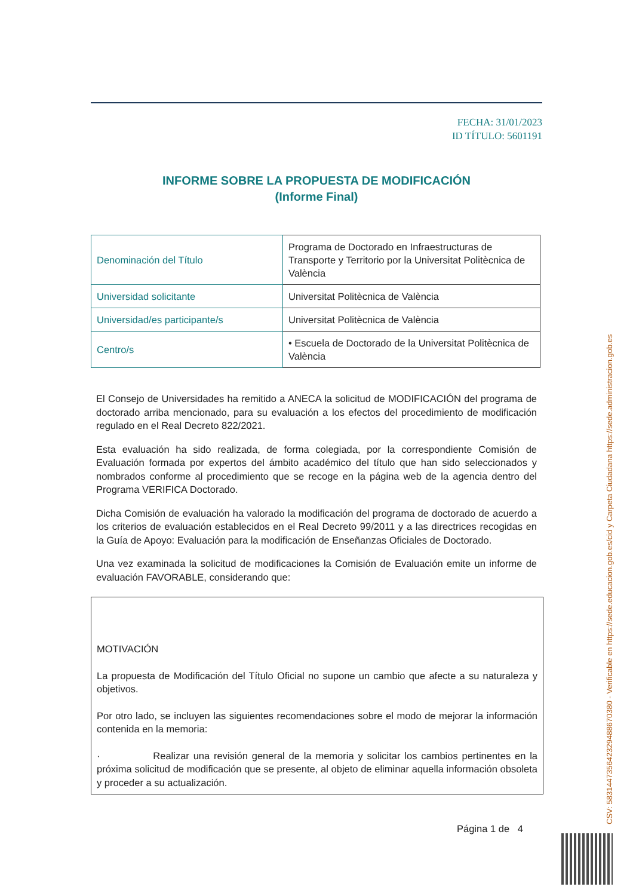FECHA: 31/01/2023
ID TÍTULO: 5601191
INFORME SOBRE LA PROPUESTA DE MODIFICACIÓN
(Informe Final)
| Denominación del Título | Programa de Doctorado en Infraestructuras de Transporte y Territorio por la Universitat Politècnica de València |
| Universidad solicitante | Universitat Politècnica de València |
| Universidad/es participante/s | Universitat Politècnica de València |
| Centro/s | • Escuela de Doctorado de la Universitat Politècnica de València |
El Consejo de Universidades ha remitido a ANECA la solicitud de MODIFICACIÓN del programa de doctorado arriba mencionado, para su evaluación a los efectos del procedimiento de modificación regulado en el Real Decreto 822/2021.
Esta evaluación ha sido realizada, de forma colegiada, por la correspondiente Comisión de Evaluación formada por expertos del ámbito académico del título que han sido seleccionados y nombrados conforme al procedimiento que se recoge en la página web de la agencia dentro del Programa VERIFICA Doctorado.
Dicha Comisión de evaluación ha valorado la modificación del programa de doctorado de acuerdo a los criterios de evaluación establecidos en el Real Decreto 99/2011 y a las directrices recogidas en la Guía de Apoyo: Evaluación para la modificación de Enseñanzas Oficiales de Doctorado.
Una vez examinada la solicitud de modificaciones la Comisión de Evaluación emite un informe de evaluación FAVORABLE, considerando que:
MOTIVACIÓN
La propuesta de Modificación del Título Oficial no supone un cambio que afecte a su naturaleza y objetivos.
Por otro lado, se incluyen las siguientes recomendaciones sobre el modo de mejorar la información contenida en la memoria:
· Realizar una revisión general de la memoria y solicitar los cambios pertinentes en la próxima solicitud de modificación que se presente, al objeto de eliminar aquella información obsoleta y proceder a su actualización.
Página 1 de 4
CSV: 583144735642329488670380 - Verificable en https://sede.educacion.gob.es/cid y Carpeta Ciudadana https://sede.administracion.gob.es